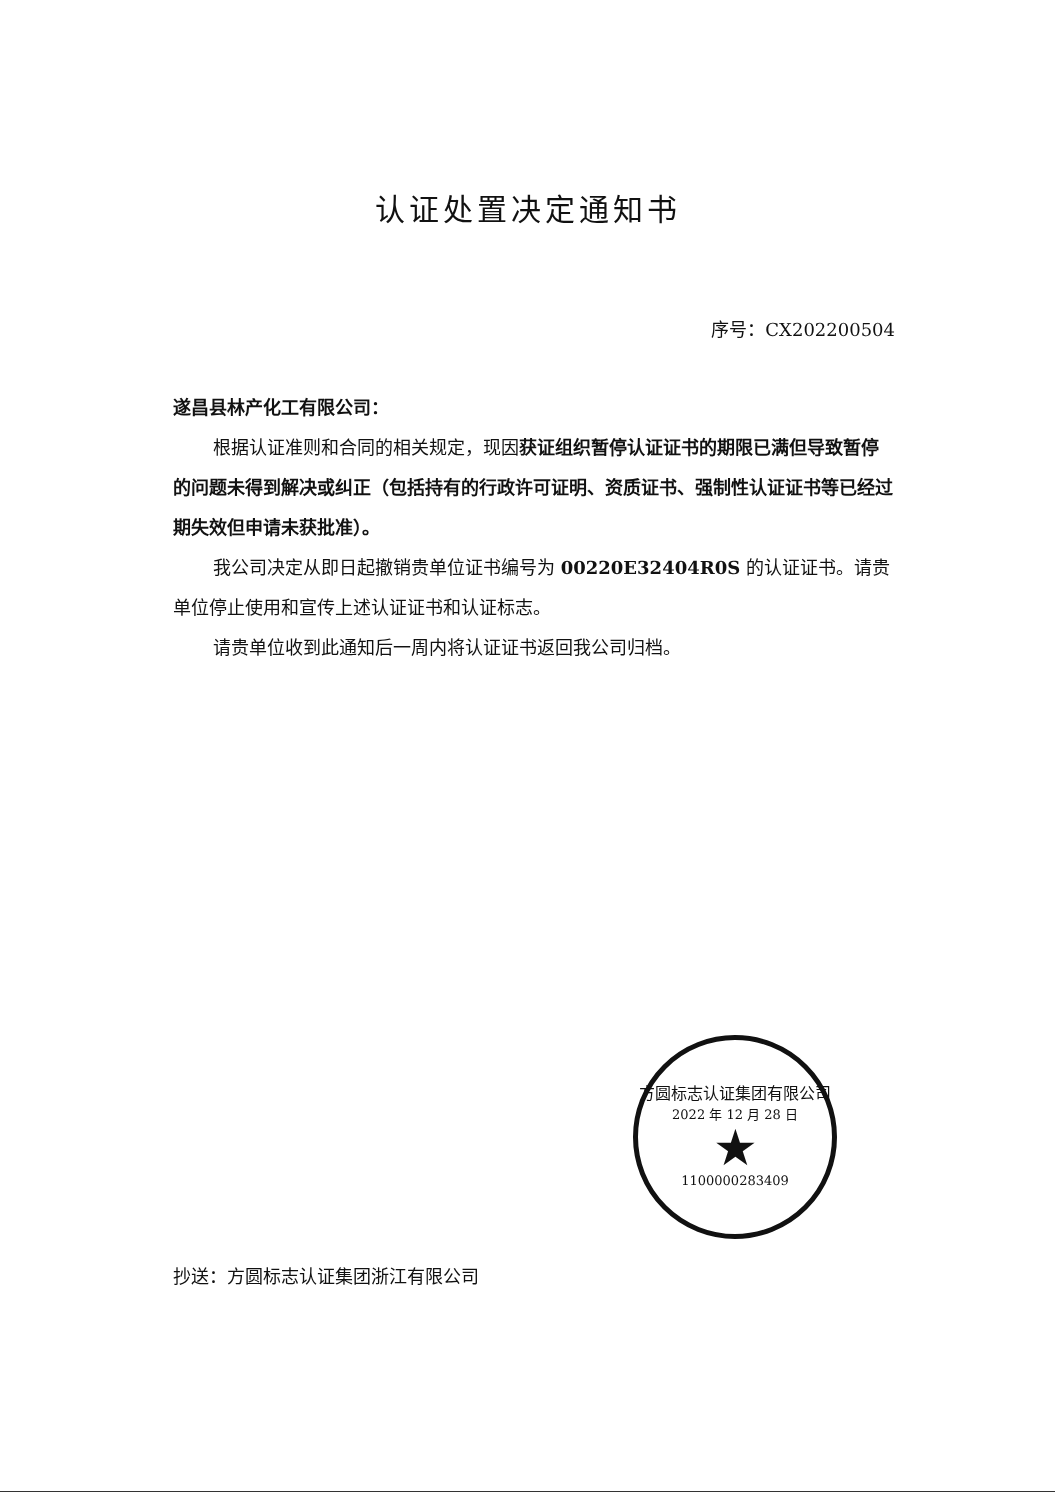认证处置决定通知书
序号：CX202200504
遂昌县林产化工有限公司：
根据认证准则和合同的相关规定，现因获证组织暂停认证证书的期限已满但导致暂停的问题未得到解决或纠正（包括持有的行政许可证明、资质证书、强制性认证证书等已经过期失效但申请未获批准）。
我公司决定从即日起撤销贵单位证书编号为 00220E32404R0S 的认证证书。请贵单位停止使用和宣传上述认证证书和认证标志。
请贵单位收到此通知后一周内将认证证书返回我公司归档。
方圆标志认证集团有限公司
2022 年 12 月 28 日
★
1100000283409
抄送：方圆标志认证集团浙江有限公司